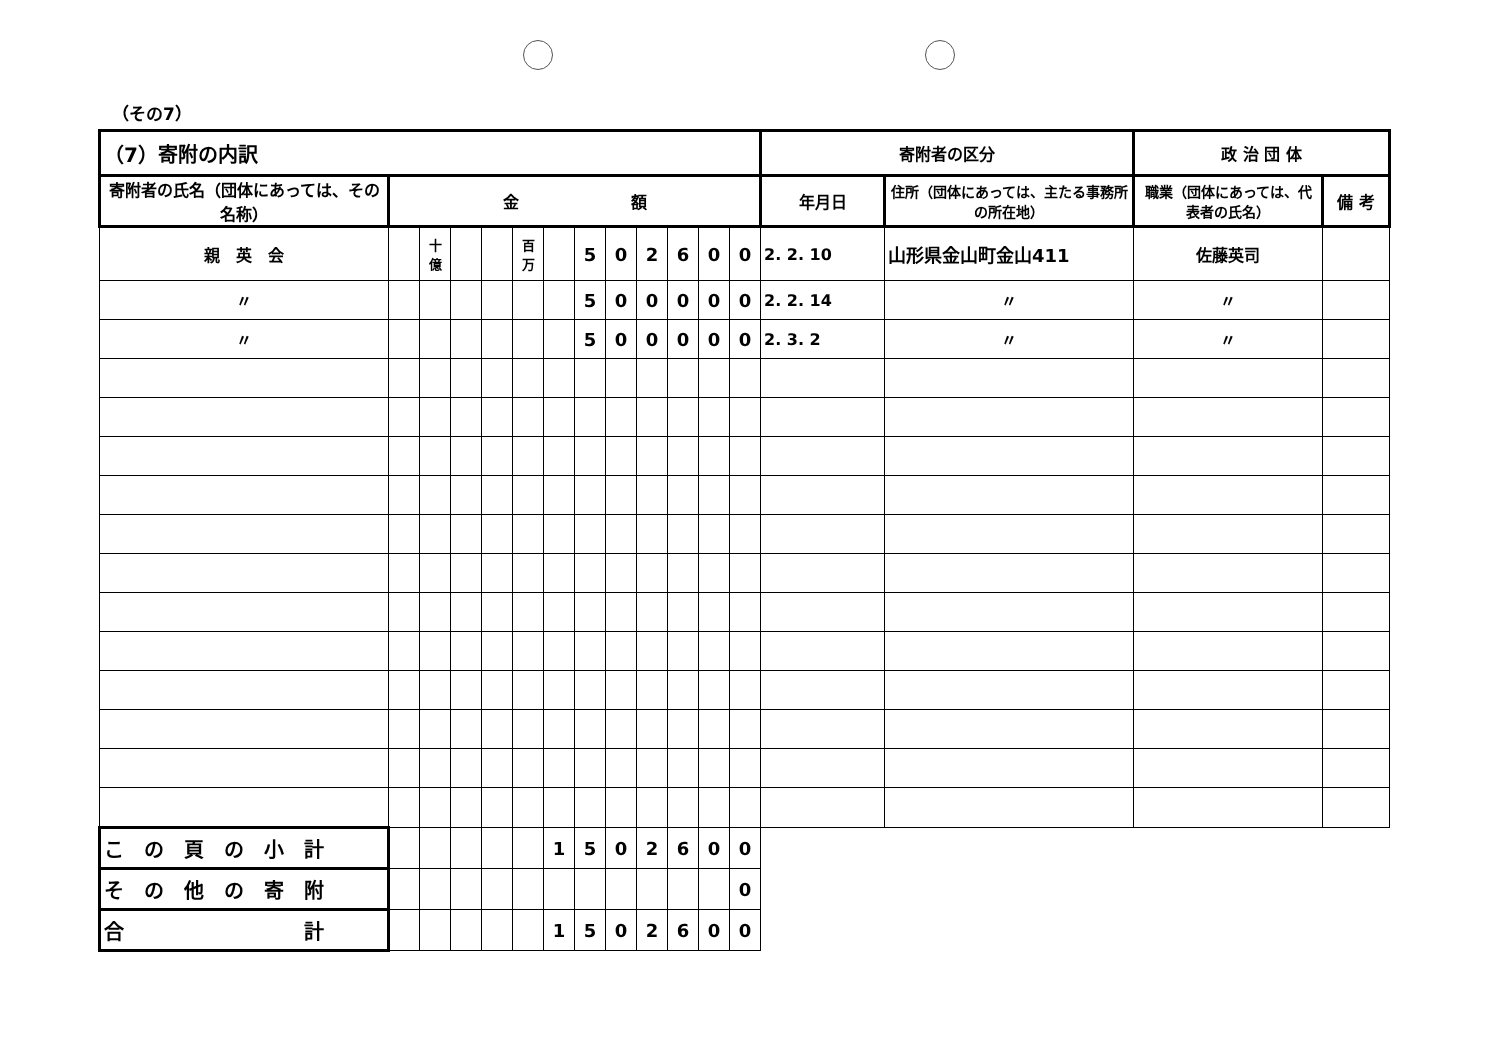（その7）
| （7）寄附の内訳 | | | | | | | | | | | | | 寄附者の区分 | | 政 治 団 体 | |
| --- | --- | --- | --- | --- | --- | --- | --- | --- | --- | --- | --- | --- | --- | --- | --- | --- |
| 寄附者の氏名（団体にあっては、その名称） | 金 額 | | | | | | | | | | | | 年月日 | 住所（団体にあっては、主たる事務所の所在地） | 職業（団体にあっては、代表者の氏名） | 備 考 |
| 親 英 会 | | 十億 | | | 百万 | | 5 | 0 | 2 | 6 | 0 | 0 | 2. 2. 10 | 山形県金山町金山411 | 佐藤英司 | |
| 〃 | | | | | | | 5 | 0 | 0 | 0 | 0 | 0 | 2. 2. 14 | 〃 | 〃 | |
| 〃 | | | | | | | 5 | 0 | 0 | 0 | 0 | 0 | 2. 3. 2 | 〃 | 〃 | |
| こ の 頁 の 小 計 | | | | | | 1 | 5 | 0 | 2 | 6 | 0 | 0 | | | | |
| そ の 他 の 寄 附 | | | | | | | | | | | | 0 | | | | |
| 合 計 | | | | | | 1 | 5 | 0 | 2 | 6 | 0 | 0 | | | | |